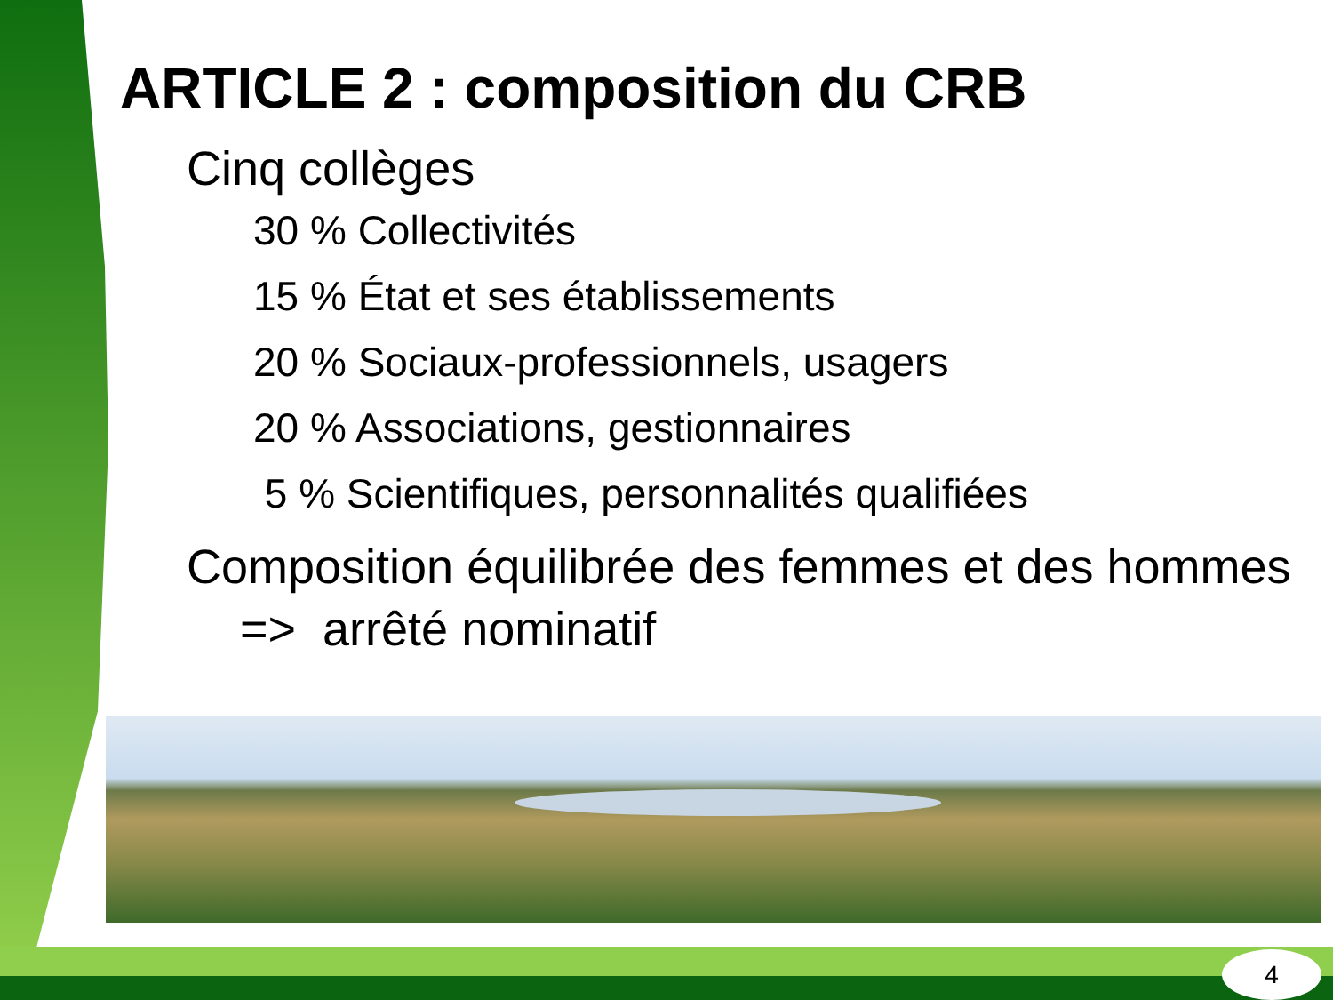ARTICLE 2 : composition du CRB
Cinq collèges
30 % Collectivités
15 % État et ses établissements
20 % Sociaux-professionnels, usagers
20 % Associations, gestionnaires
5 % Scientifiques, personnalités qualifiées
Composition équilibrée des femmes et des hommes => arrêté nominatif
4